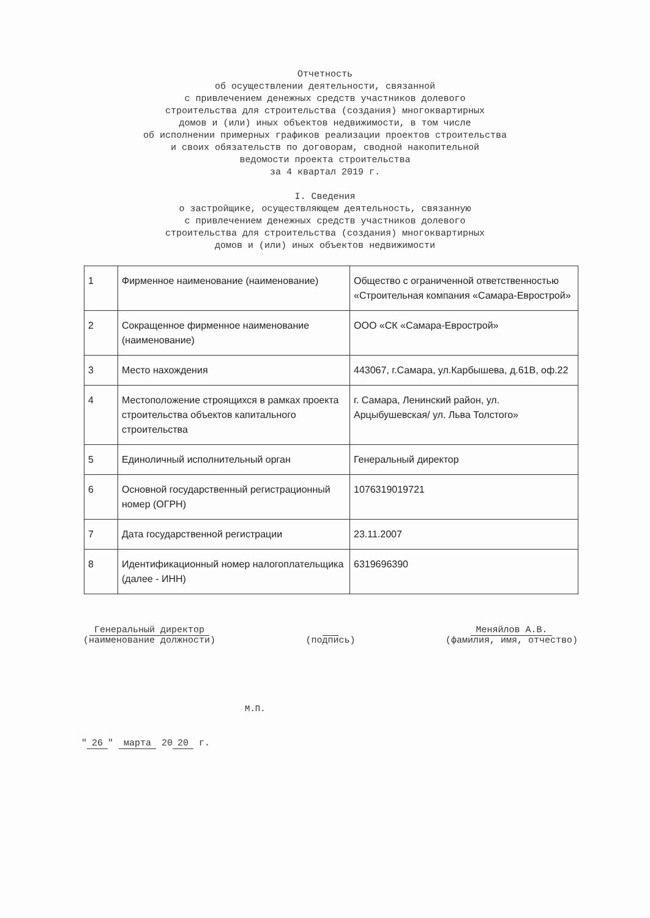Отчетность
об осуществлении деятельности, связанной
с привлечением денежных средств участников долевого
строительства для строительства (создания) многоквартирных
домов и (или) иных объектов недвижимости, в том числе
об исполнении примерных графиков реализации проектов строительства
и своих обязательств по договорам, сводной накопительной
ведомости проекта строительства
за 4 квартал 2019 г.
I. Сведения
о застройщике, осуществляющем деятельность, связанную
с привлечением денежных средств участников долевого
строительства для строительства (создания) многоквартирных
домов и (или) иных объектов недвижимости
| 1 | Фирменное наименование (наименование) | Общество с ограниченной ответственностью «Строительная компания «Самара-Еврострой» |
| 2 | Сокращенное фирменное наименование (наименование) | ООО «СК «Самара-Еврострой» |
| 3 | Место нахождения | 443067, г.Самара, ул.Карбышева, д.61В, оф.22 |
| 4 | Местоположение строящихся в рамках проекта строительства объектов капитального строительства | г. Самара, Ленинский район, ул. Арцыбушевская/ ул. Льва Толстого» |
| 5 | Единоличный исполнительный орган | Генеральный директор |
| 6 | Основной государственный регистрационный номер (ОГРН) | 1076319019721 |
| 7 | Дата государственной регистрации | 23.11.2007 |
| 8 | Идентификационный номер налогоплательщика (далее - ИНН) | 6319696390 |
Генеральный директор
(наименование должности)
(подпись) Меняйлов А.В.
(фамилия, имя, отчество)
М.П.
" 26 " марта 20 20 г.